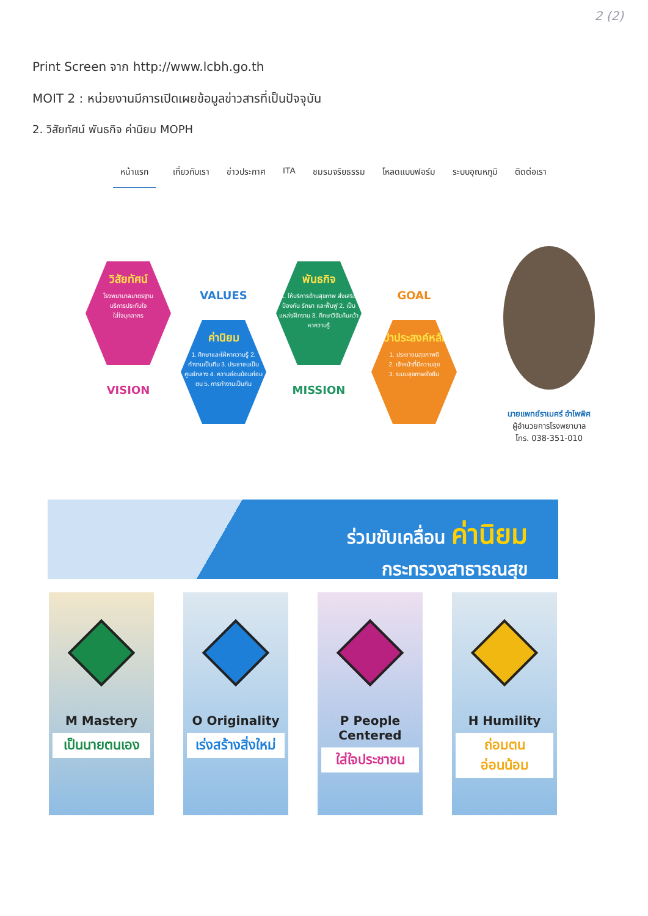2 (2)
Print Screen จาก http://www.lcbh.go.th
MOIT 2 : หน่วยงานมีการเปิดเผยข้อมูลข่าวสารที่เป็นปัจจุบัน
2. วิสัยทัศน์ พันธกิจ ค่านิยม MOPH
หน้าแรก เกี่ยวกับเรา ข่าวประกาศ ITA ชมรมจริยธรรม โหลดแบบฟอร์ม ระบบอุณหภูมิ ติดต่อเรา
วิสัยทัศน์
โรงพยาบาลมาตรฐาน
บริการประทับใจ
ใส่ใจบุคลากร
VISION
VALUES
ค่านิยม
1. ศึกษาและใฝ่หาความรู้ 2. ทำงานเป็นทีม 3. ประชาชนเป็นศูนย์กลาง 4. ความอ่อนน้อมถ่อมตน 5. การทำงานเป็นทีม
พันธกิจ
1. ให้บริการด้านสุขภาพ ส่งเสริม ป้องกัน รักษา และฟื้นฟู 2. เป็นแหล่งฝึกงาน 3. ศึกษาวิจัยค้นคว้าหาความรู้
MISSION
GOAL
เป้าประสงค์หลัก
1. ประชาชนสุขภาพดี
2. เจ้าหน้าที่มีความสุข
3. ระบบสุขภาพยั่งยืน
นายแพทย์ราเมศร์ อำไพพิศ
ผู้อำนวยการโรงพยาบาล
โทร. 038-351-010
ร่วมขับเคลื่อน ค่านิยม
กระทรวงสาธารณสุข
M Mastery
เป็นนายตนเอง
O Originality
เร่งสร้างสิ่งใหม่
P People Centered
ใส่ใจประชาชน
H Humility
ถ่อมตน อ่อนน้อม